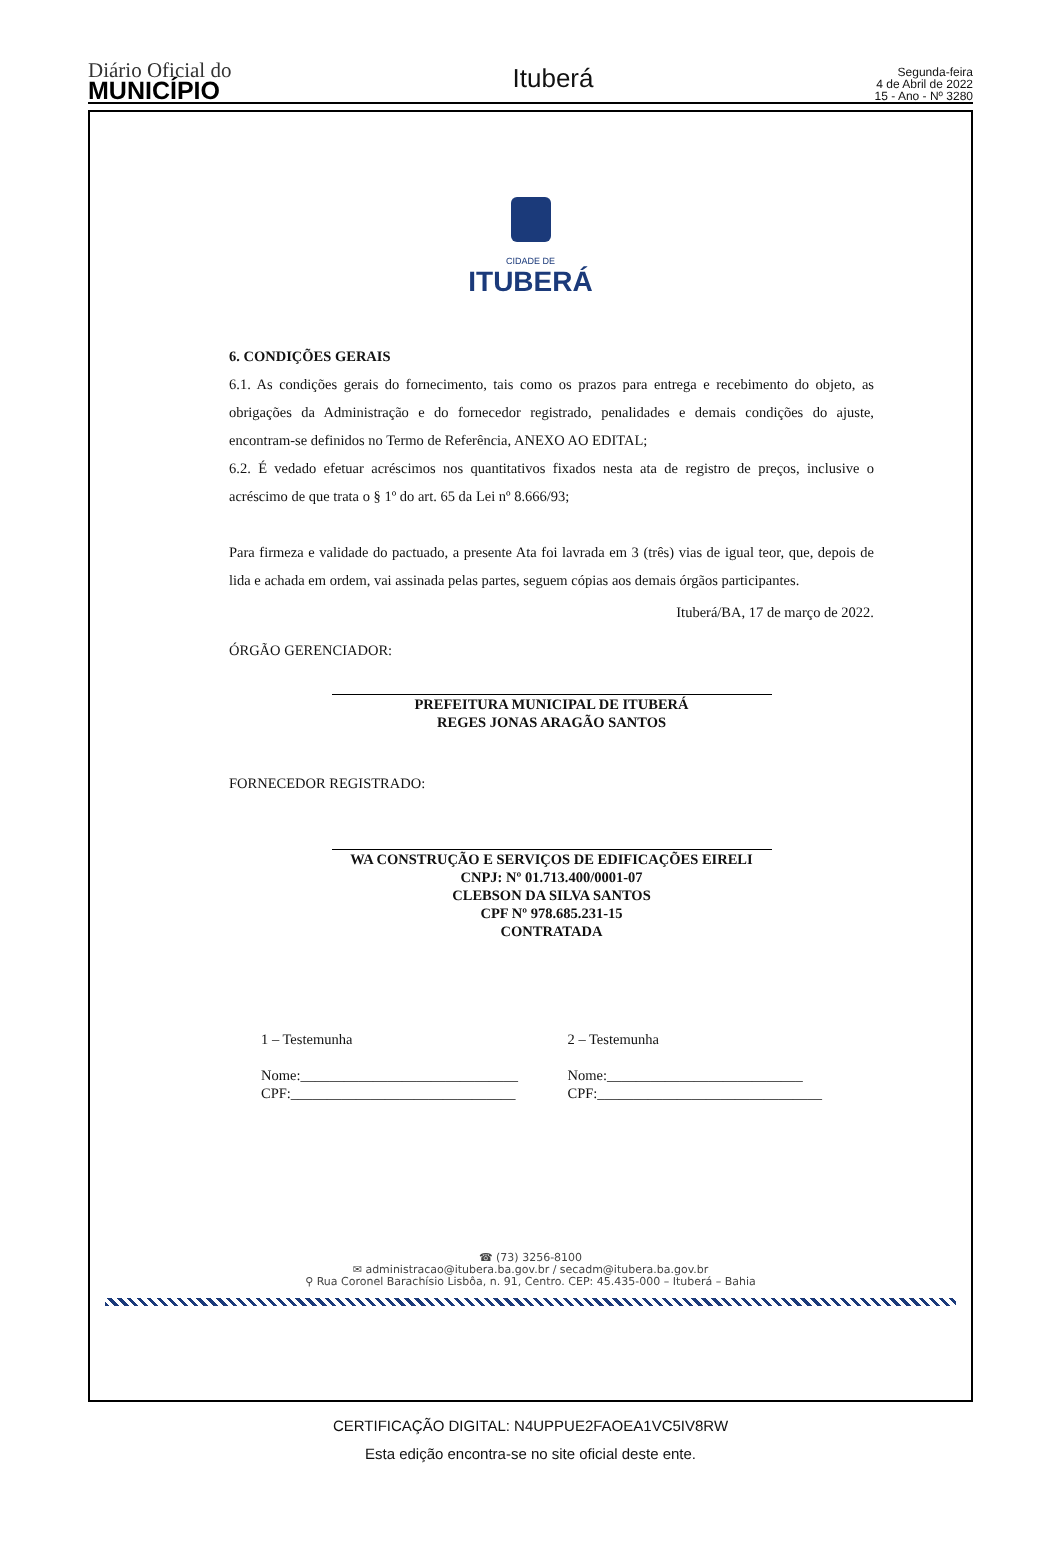Diário Oficial do
MUNICÍPIO
Ituberá
Segunda-feira
4 de Abril de 2022
15 - Ano - Nº 3280
CIDADE DE
ITUBERÁ
6. CONDIÇÕES GERAIS
6.1. As condições gerais do fornecimento, tais como os prazos para entrega e recebimento do objeto, as obrigações da Administração e do fornecedor registrado, penalidades e demais condições do ajuste, encontram-se definidos no Termo de Referência, ANEXO AO EDITAL;
6.2. É vedado efetuar acréscimos nos quantitativos fixados nesta ata de registro de preços, inclusive o acréscimo de que trata o § 1º do art. 65 da Lei nº 8.666/93;
Para firmeza e validade do pactuado, a presente Ata foi lavrada em 3 (três) vias de igual teor, que, depois de lida e achada em ordem, vai assinada pelas partes, seguem cópias aos demais órgãos participantes.
Ituberá/BA, 17 de março de 2022.
ÓRGÃO GERENCIADOR:
PREFEITURA MUNICIPAL DE ITUBERÁ
REGES JONAS ARAGÃO SANTOS
FORNECEDOR REGISTRADO:
WA CONSTRUÇÃO E SERVIÇOS DE EDIFICAÇÕES EIRELI
CNPJ: Nº 01.713.400/0001-07
CLEBSON DA SILVA SANTOS
CPF Nº 978.685.231-15
CONTRATADA
1 – Testemunha
Nome:______________________________
CPF:_______________________________
2 – Testemunha
Nome:___________________________
CPF:_______________________________
☎ (73) 3256-8100
✉ administracao@itubera.ba.gov.br / secadm@itubera.ba.gov.br
⚲ Rua Coronel Barachísio Lisbôa, n. 91, Centro. CEP: 45.435-000 – Ituberá – Bahia
CERTIFICAÇÃO DIGITAL: N4UPPUE2FAOEA1VC5IV8RW
Esta edição encontra-se no site oficial deste ente.